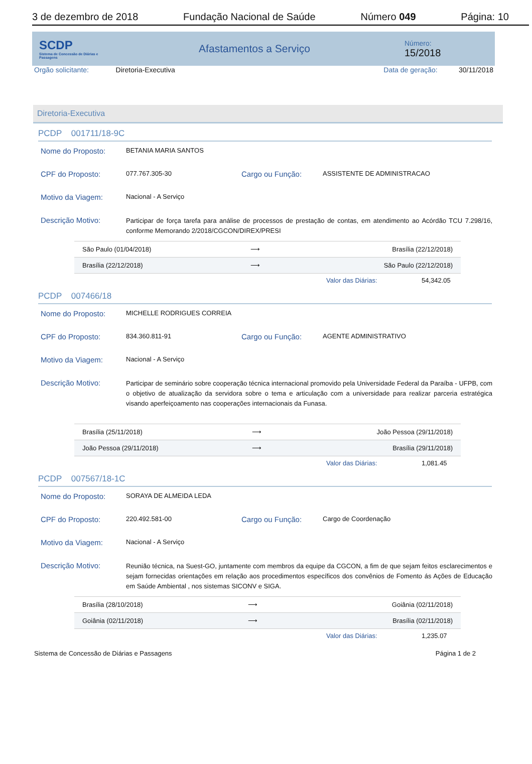3 de dezembro de 2018 Fundação Nacional de Saúde Número 049 Página: 10
SCDP
Sistema de Concessão de Diárias e Passagens
Afastamentos a Serviço
Número:
15/2018
Orgão solicitante: Diretoria-Executiva Data de geração: 30/11/2018
Diretoria-Executiva
PCDP 001711/18-9C
Nome do Proposto: BETANIA MARIA SANTOS
CPF do Proposto: 077.767.305-30 Cargo ou Função: ASSISTENTE DE ADMINISTRACAO
Motivo da Viagem: Nacional - A Serviço
Descrição Motivo: Participar de força tarefa para análise de processos de prestação de contas, em atendimento ao Acórdão TCU 7.298/16, conforme Memorando 2/2018/CGCON/DIREX/PRESI
| São Paulo (01/04/2018) | ⟶ | Brasília (22/12/2018) |
| Brasília (22/12/2018) | ⟶ | São Paulo (22/12/2018) |
Valor das Diárias: 54,342.05
PCDP 007466/18
Nome do Proposto: MICHELLE RODRIGUES CORREIA
CPF do Proposto: 834.360.811-91 Cargo ou Função: AGENTE ADMINISTRATIVO
Motivo da Viagem: Nacional - A Serviço
Descrição Motivo: Participar de seminário sobre cooperação técnica internacional promovido pela Universidade Federal da Paraíba - UFPB, com o objetivo de atualização da servidora sobre o tema e articulação com a universidade para realizar parceria estratégica visando aperfeiçoamento nas cooperações internacionais da Funasa.
| Brasília (25/11/2018) | ⟶ | João Pessoa (29/11/2018) |
| João Pessoa (29/11/2018) | ⟶ | Brasília (29/11/2018) |
Valor das Diárias: 1,081.45
PCDP 007567/18-1C
Nome do Proposto: SORAYA DE ALMEIDA LEDA
CPF do Proposto: 220.492.581-00 Cargo ou Função: Cargo de Coordenação
Motivo da Viagem: Nacional - A Serviço
Descrição Motivo: Reunião técnica, na Suest-GO, juntamente com membros da equipe da CGCON, a fim de que sejam feitos esclarecimentos e sejam fornecidas orientações em relação aos procedimentos específicos dos convênios de Fomento ás Ações de Educação em Saúde Ambiental , nos sistemas SICONV e SIGA.
| Brasília (28/10/2018) | ⟶ | Goiânia (02/11/2018) |
| Goiânia (02/11/2018) | ⟶ | Brasília (02/11/2018) |
Valor das Diárias: 1,235.07
Sistema de Concessão de Diárias e Passagens Página 1 de 2